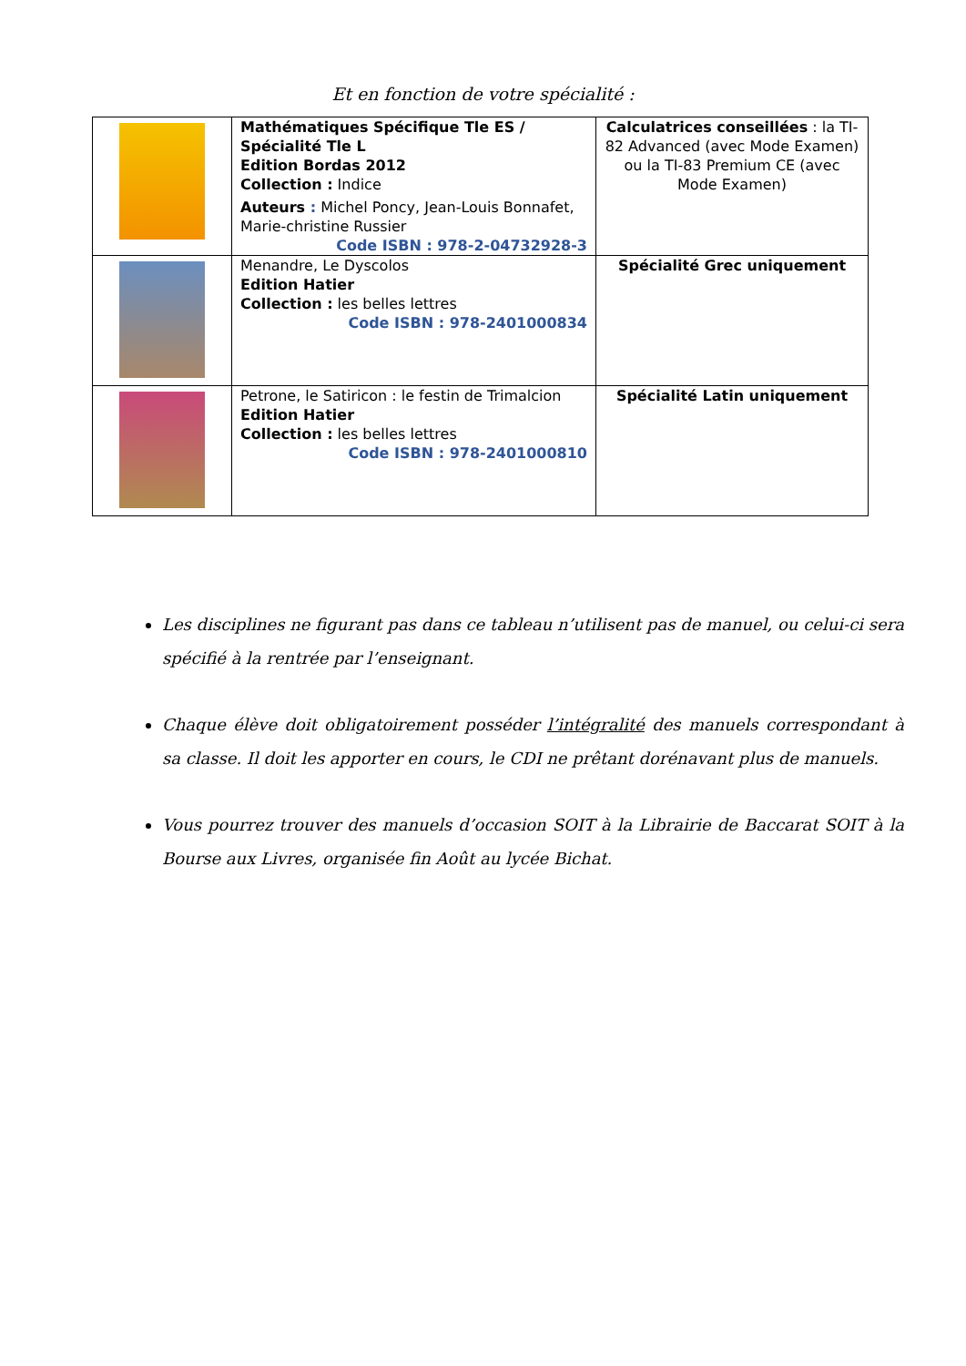Et en fonction de votre spécialité :
| | Mathématiques Spécifique Tle ES / Spécialité Tle L Edition Bordas 2012 Collection : Indice Auteurs : Michel Poncy, Jean-Louis Bonnafet, Marie-christine Russier Code ISBN : 978-2-04732928-3 | Calculatrices conseillées : la TI-82 Advanced (avec Mode Examen) ou la TI-83 Premium CE (avec Mode Examen) |
| | Menandre, Le Dyscolos Edition Hatier Collection : les belles lettres Code ISBN : 978-2401000834 | Spécialité Grec uniquement |
| | Petrone, le Satiricon : le festin de Trimalcion Edition Hatier Collection : les belles lettres Code ISBN : 978-2401000810 | Spécialité Latin uniquement |
Les disciplines ne figurant pas dans ce tableau n’utilisent pas de manuel, ou celui-ci sera spécifié à la rentrée par l’enseignant.
Chaque élève doit obligatoirement posséder l’intégralité des manuels correspondant à sa classe. Il doit les apporter en cours, le CDI ne prêtant dorénavant plus de manuels.
Vous pourrez trouver des manuels d’occasion SOIT à la Librairie de Baccarat SOIT à la Bourse aux Livres, organisée fin Août au lycée Bichat.